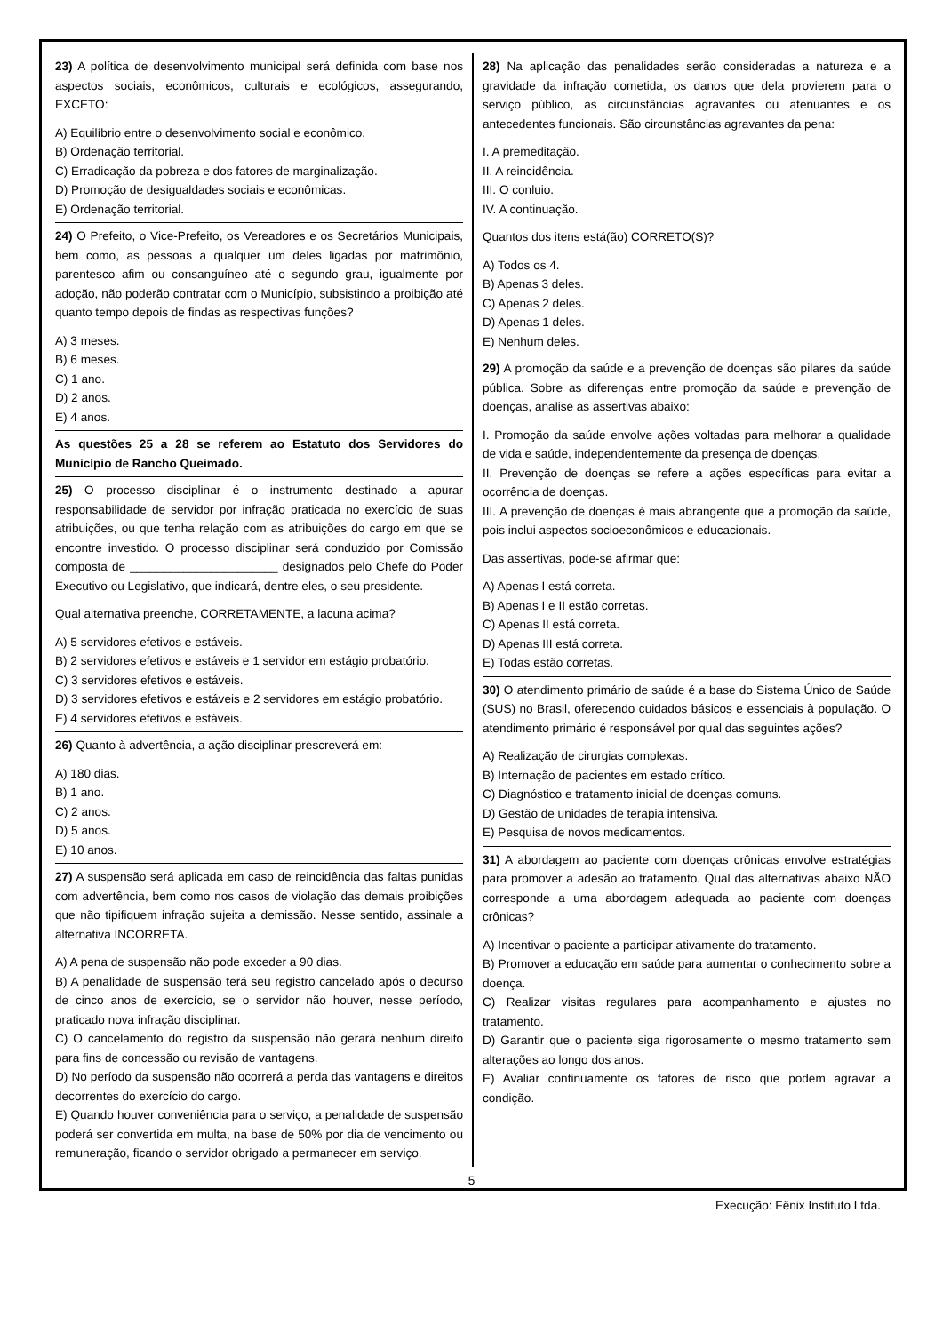23) A política de desenvolvimento municipal será definida com base nos aspectos sociais, econômicos, culturais e ecológicos, assegurando, EXCETO:
A) Equilíbrio entre o desenvolvimento social e econômico.
B) Ordenação territorial.
C) Erradicação da pobreza e dos fatores de marginalização.
D) Promoção de desigualdades sociais e econômicas.
E) Ordenação territorial.
24) O Prefeito, o Vice-Prefeito, os Vereadores e os Secretários Municipais, bem como, as pessoas a qualquer um deles ligadas por matrimônio, parentesco afim ou consanguíneo até o segundo grau, igualmente por adoção, não poderão contratar com o Município, subsistindo a proibição até quanto tempo depois de findas as respectivas funções?
A) 3 meses.
B) 6 meses.
C) 1 ano.
D) 2 anos.
E) 4 anos.
As questões 25 a 28 se referem ao Estatuto dos Servidores do Município de Rancho Queimado.
25) O processo disciplinar é o instrumento destinado a apurar responsabilidade de servidor por infração praticada no exercício de suas atribuições, ou que tenha relação com as atribuições do cargo em que se encontre investido. O processo disciplinar será conduzido por Comissão composta de ______________________ designados pelo Chefe do Poder Executivo ou Legislativo, que indicará, dentre eles, o seu presidente.
Qual alternativa preenche, CORRETAMENTE, a lacuna acima?
A) 5 servidores efetivos e estáveis.
B) 2 servidores efetivos e estáveis e 1 servidor em estágio probatório.
C) 3 servidores efetivos e estáveis.
D) 3 servidores efetivos e estáveis e 2 servidores em estágio probatório.
E) 4 servidores efetivos e estáveis.
26) Quanto à advertência, a ação disciplinar prescreverá em:
A) 180 dias.
B) 1 ano.
C) 2 anos.
D) 5 anos.
E) 10 anos.
27) A suspensão será aplicada em caso de reincidência das faltas punidas com advertência, bem como nos casos de violação das demais proibições que não tipifiquem infração sujeita a demissão. Nesse sentido, assinale a alternativa INCORRETA.
A) A pena de suspensão não pode exceder a 90 dias.
B) A penalidade de suspensão terá seu registro cancelado após o decurso de cinco anos de exercício, se o servidor não houver, nesse período, praticado nova infração disciplinar.
C) O cancelamento do registro da suspensão não gerará nenhum direito para fins de concessão ou revisão de vantagens.
D) No período da suspensão não ocorrerá a perda das vantagens e direitos decorrentes do exercício do cargo.
E) Quando houver conveniência para o serviço, a penalidade de suspensão poderá ser convertida em multa, na base de 50% por dia de vencimento ou remuneração, ficando o servidor obrigado a permanecer em serviço.
28) Na aplicação das penalidades serão consideradas a natureza e a gravidade da infração cometida, os danos que dela provierem para o serviço público, as circunstâncias agravantes ou atenuantes e os antecedentes funcionais. São circunstâncias agravantes da pena:
I. A premeditação.
II. A reincidência.
III. O conluio.
IV. A continuação.
Quantos dos itens está(ão) CORRETO(S)?
A) Todos os 4.
B) Apenas 3 deles.
C) Apenas 2 deles.
D) Apenas 1 deles.
E) Nenhum deles.
29) A promoção da saúde e a prevenção de doenças são pilares da saúde pública. Sobre as diferenças entre promoção da saúde e prevenção de doenças, analise as assertivas abaixo:
I. Promoção da saúde envolve ações voltadas para melhorar a qualidade de vida e saúde, independentemente da presença de doenças.
II. Prevenção de doenças se refere a ações específicas para evitar a ocorrência de doenças.
III. A prevenção de doenças é mais abrangente que a promoção da saúde, pois inclui aspectos socioeconômicos e educacionais.
Das assertivas, pode-se afirmar que:
A) Apenas I está correta.
B) Apenas I e II estão corretas.
C) Apenas II está correta.
D) Apenas III está correta.
E) Todas estão corretas.
30) O atendimento primário de saúde é a base do Sistema Único de Saúde (SUS) no Brasil, oferecendo cuidados básicos e essenciais à população. O atendimento primário é responsável por qual das seguintes ações?
A) Realização de cirurgias complexas.
B) Internação de pacientes em estado crítico.
C) Diagnóstico e tratamento inicial de doenças comuns.
D) Gestão de unidades de terapia intensiva.
E) Pesquisa de novos medicamentos.
31) A abordagem ao paciente com doenças crônicas envolve estratégias para promover a adesão ao tratamento. Qual das alternativas abaixo NÃO corresponde a uma abordagem adequada ao paciente com doenças crônicas?
A) Incentivar o paciente a participar ativamente do tratamento.
B) Promover a educação em saúde para aumentar o conhecimento sobre a doença.
C) Realizar visitas regulares para acompanhamento e ajustes no tratamento.
D) Garantir que o paciente siga rigorosamente o mesmo tratamento sem alterações ao longo dos anos.
E) Avaliar continuamente os fatores de risco que podem agravar a condição.
5
Execução: Fênix Instituto Ltda.